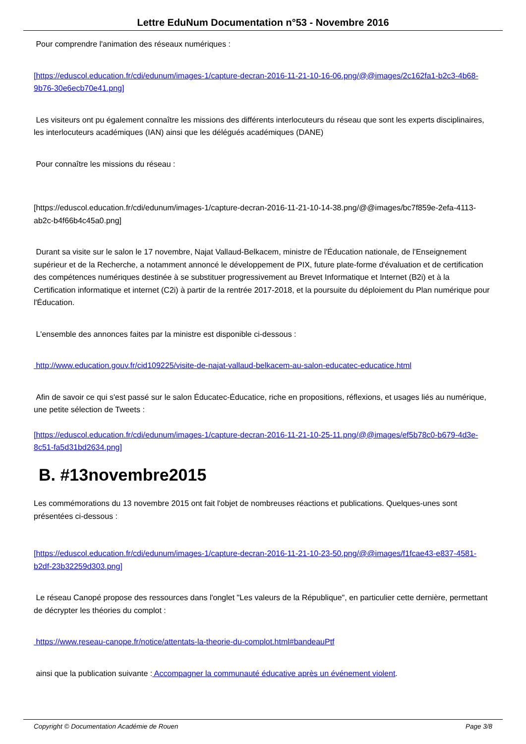Lettre EduNum Documentation n°53 - Novembre 2016
Pour comprendre l'animation des réseaux numériques :
[https://eduscol.education.fr/cdi/edunum/images-1/capture-decran-2016-11-21-10-16-06.png/@@images/2c162fa1-b2c3-4b68-9b76-30e6ecb70e41.png]
Les visiteurs ont pu également connaître les missions des différents interlocuteurs du réseau que sont les experts disciplinaires, les interlocuteurs académiques (IAN) ainsi que les délégués académiques (DANE)
Pour connaître les missions du réseau :
[https://eduscol.education.fr/cdi/edunum/images-1/capture-decran-2016-11-21-10-14-38.png/@@images/bc7f859e-2efa-4113-ab2c-b4f66b4c45a0.png]
Durant sa visite sur le salon le 17 novembre, Najat Vallaud-Belkacem, ministre de l'Éducation nationale, de l'Enseignement supérieur et de la Recherche, a notamment annoncé le développement de PIX, future plate-forme d'évaluation et de certification des compétences numériques destinée à se substituer progressivement au Brevet Informatique et Internet (B2i) et à la Certification informatique et internet (C2i) à partir de la rentrée 2017-2018, et la poursuite du déploiement du Plan numérique pour l'Éducation.
L'ensemble des annonces faites par la ministre est disponible ci-dessous :
http://www.education.gouv.fr/cid109225/visite-de-najat-vallaud-belkacem-au-salon-educatec-educatice.html
Afin de savoir ce qui s'est passé sur le salon Éducatec-Éducatice, riche en propositions, réflexions, et usages liés au numérique, une petite sélection de Tweets :
[https://eduscol.education.fr/cdi/edunum/images-1/capture-decran-2016-11-21-10-25-11.png/@@images/ef5b78c0-b679-4d3e-8c51-fa5d31bd2634.png]
B. #13novembre2015
Les commémorations du 13 novembre 2015 ont fait l'objet de nombreuses réactions et publications. Quelques-unes sont présentées ci-dessous :
[https://eduscol.education.fr/cdi/edunum/images-1/capture-decran-2016-11-21-10-23-50.png/@@images/f1fcae43-e837-4581-b2df-23b32259d303.png]
Le réseau Canopé propose des ressources dans l'onglet "Les valeurs de la République", en particulier cette dernière, permettant de décrypter les théories du complot :
https://www.reseau-canope.fr/notice/attentats-la-theorie-du-complot.html#bandeauPtf
ainsi que la publication suivante : Accompagner la communauté éducative après un événement violent.
Copyright © Documentation Académie de Rouen Page 3/8